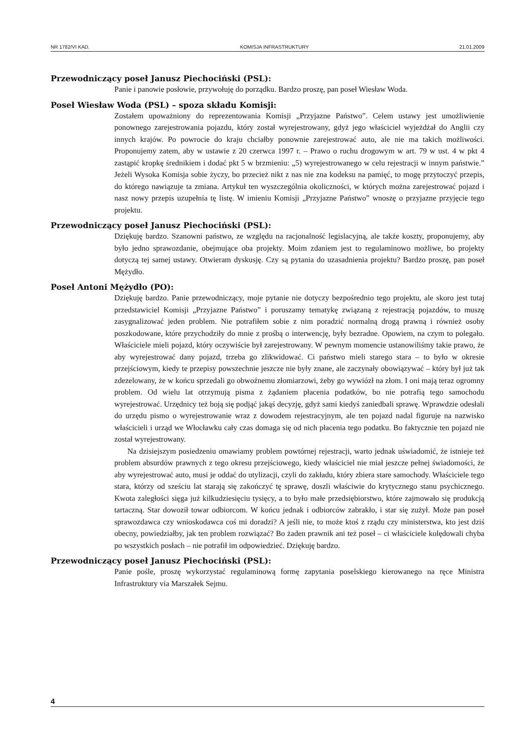NR 1782/VI KAD. KOMISJA INFRASTRUKTURY 21.01.2009
Przewodniczący poseł Janusz Piechociński (PSL):
Panie i panowie posłowie, przywołuję do porządku. Bardzo proszę, pan poseł Wiesław Woda.
Poseł Wiesław Woda (PSL) – spoza składu Komisji:
Zostałem upoważniony do reprezentowania Komisji „Przyjazne Państwo”. Celem ustawy jest umożliwienie ponownego zarejestrowania pojazdu, który został wyrejestrowany, gdyż jego właściciel wyjeżdżał do Anglii czy innych krajów. Po powrocie do kraju chciałby ponownie zarejestrować auto, ale nie ma takich możliwości. Proponujemy zatem, aby w ustawie z 20 czerwca 1997 r. – Prawo o ruchu drogowym w art. 79 w ust. 4 w pkt 4 zastąpić kropkę średnikiem i dodać pkt 5 w brzmieniu: „5) wyrejestrowanego w celu rejestracji w innym państwie.” Jeżeli Wysoka Komisja sobie życzy, bo przecież nikt z nas nie zna kodeksu na pamięć, to mogę przytoczyć przepis, do którego nawiązuje ta zmiana. Artykuł ten wyszczególnia okoliczności, w których można zarejestrować pojazd i nasz nowy przepis uzupełnia tę listę. W imieniu Komisji „Przyjazne Państwo” wnoszę o przyjazne przyjęcie tego projektu.
Przewodniczący poseł Janusz Piechociński (PSL):
Dziękuję bardzo. Szanowni państwo, ze względu na racjonalność legislacyjną, ale także koszty, proponujemy, aby było jedno sprawozdanie, obejmujące oba projekty. Moim zdaniem jest to regulaminowo możliwe, bo projekty dotyczą tej samej ustawy. Otwieram dyskusję. Czy są pytania do uzasadnienia projektu? Bardzo proszę, pan poseł Mężydło.
Poseł Antoni Mężydło (PO):
Dziękuję bardzo. Panie przewodniczący, moje pytanie nie dotyczy bezpośrednio tego projektu, ale skoro jest tutaj przedstawiciel Komisji „Przyjazne Państwo” i poruszamy tematykę związaną z rejestracją pojazdów, to muszę zasygnalizować jeden problem. Nie potrafiłem sobie z nim poradzić normalną drogą prawną i również osoby poszkodowane, które przychodziły do mnie z prośbą o interwencję, były bezradne. Opowiem, na czym to polegało. Właściciele mieli pojazd, który oczywiście był zarejestrowany. W pewnym momencie ustanowiliśmy takie prawo, że aby wyrejestrować dany pojazd, trzeba go zlikwidować. Ci państwo mieli starego stara – to było w okresie przejściowym, kiedy te przepisy powszechnie jeszcze nie były znane, ale zaczynały obowiązywać – który był już tak zdezelowany, że w końcu sprzedali go obwoźnemu złomiarzowi, żeby go wywiózł na złom. I oni mają teraz ogromny problem. Od wielu lat otrzymują pisma z żądaniem płacenia podatków, bo nie potrafią tego samochodu wyrejestrować. Urzędnicy też boją się podjąć jakąś decyzję, gdyż sami kiedyś zaniedbali sprawę. Wprawdzie odesłali do urzędu pismo o wyrejestrowanie wraz z dowodem rejestracyjnym, ale ten pojazd nadal figuruje na nazwisko właścicieli i urząd we Włocławku cały czas domaga się od nich płacenia tego podatku. Bo faktycznie ten pojazd nie został wyrejestrowany.
Na dzisiejszym posiedzeniu omawiamy problem powtórnej rejestracji, warto jednak uświadomić, że istnieje też problem absurdów prawnych z tego okresu przejściowego, kiedy właściciel nie miał jeszcze pełnej świadomości, że aby wyrejestrować auto, musi je oddać do utylizacji, czyli do zakładu, który zbiera stare samochody. Właściciele tego stara, którzy od sześciu lat starają się zakończyć tę sprawę, doszli właściwie do krytycznego stanu psychicznego. Kwota zaległości sięga już kilkudziesięciu tysięcy, a to było małe przedsiębiorstwo, które zajmowało się produkcją tartaczną. Star dowoził towar odbiorcom. W końcu jednak i odbiorców zabrakło, i star się zużył. Może pan poseł sprawozdawca czy wnioskodawca coś mi doradzi? A jeśli nie, to może ktoś z rządu czy ministerstwa, kto jest dziś obecny, powiedziałby, jak ten problem rozwiązać? Bo żaden prawnik ani też poseł – ci właściciele kolędowali chyba po wszystkich posłach – nie potrafił im odpowiedzieć. Dziękuję bardzo.
Przewodniczący poseł Janusz Piechociński (PSL):
Panie pośle, proszę wykorzystać regulaminową formę zapytania poselskiego kierowanego na ręce Ministra Infrastruktury via Marszałek Sejmu.
4